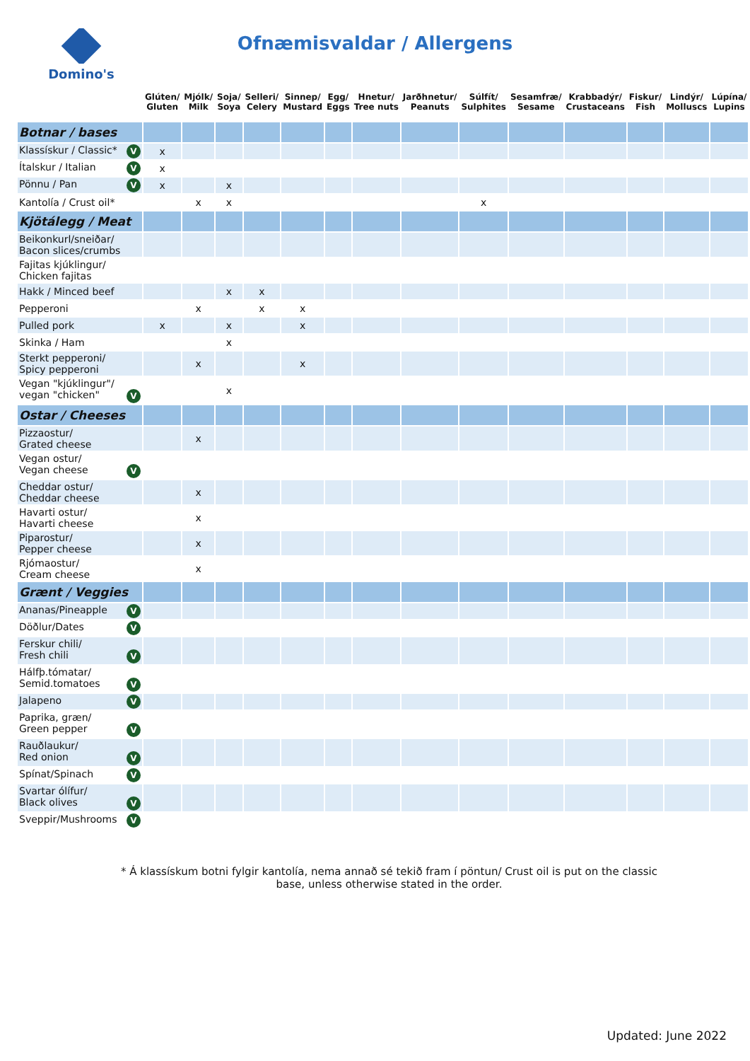Ofnæmisvaldar / Allergens
Domino's
| | Glúten/ Gluten | Mjólk/ Milk | Soja/ Soya | Selleri/ Celery | Sinnep/ Mustard | Egg/ Eggs | Hnetur/ Tree nuts | Jarðhnetur/ Peanuts | Súlfít/ Sulphites | Sesamfræ/ Sesame | Krabbadýr/ Crustaceans | Fiskur/ Fish | Lindýr/ Molluscs | Lúpína/ Lupins |
| --- | --- | --- | --- | --- | --- | --- | --- | --- | --- | --- | --- | --- | --- | --- |
| Botnar / bases | | | | | | | | | | | | | | |
| Klassískur / Classic* V | x | | | | | | | | | | | | | |
| Ítalskur / Italian V | x | | | | | | | | | | | | | |
| Pönnu / Pan V | x | | x | | | | | | | | | | | |
| Kantolía / Crust oil* | | x | x | | | | | | x | | | | | |
| Kjötálegg / Meat | | | | | | | | | | | | | | |
| Beikonkurl/sneiðar/ Bacon slices/crumbs | | | | | | | | | | | | | | |
| Fajitas kjúklingur/ Chicken fajitas | | | | | | | | | | | | | | |
| Hakk / Minced beef | | | x | x | | | | | | | | | | |
| Pepperoni | | x | | x | x | | | | | | | | | |
| Pulled pork | x | | x | | x | | | | | | | | | |
| Skinka / Ham | | | x | | | | | | | | | | | |
| Sterkt pepperoni/ Spicy pepperoni | | x | | | x | | | | | | | | | |
| Vegan "kjúklingur"/ vegan "chicken" V | | | x | | | | | | | | | | | |
| Ostar / Cheeses | | | | | | | | | | | | | | |
| Pizzaostur/ Grated cheese | | x | | | | | | | | | | | | |
| Vegan ostur/ Vegan cheese V | | | | | | | | | | | | | | |
| Cheddar ostur/ Cheddar cheese | | x | | | | | | | | | | | | |
| Havarti ostur/ Havarti cheese | | x | | | | | | | | | | | | |
| Piparostur/ Pepper cheese | | x | | | | | | | | | | | | |
| Rjómaostur/ Cream cheese | | x | | | | | | | | | | | | |
| Grænt / Veggies | | | | | | | | | | | | | | |
| Ananas/Pineapple V | | | | | | | | | | | | | | |
| Döðlur/Dates V | | | | | | | | | | | | | | |
| Ferskur chili/ Fresh chili V | | | | | | | | | | | | | | |
| Hálfþ.tómatar/ Semid.tomatoes V | | | | | | | | | | | | | | |
| Jalapeno V | | | | | | | | | | | | | | |
| Paprika, græn/ Green pepper V | | | | | | | | | | | | | | |
| Rauðlaukur/ Red onion V | | | | | | | | | | | | | | |
| Spínat/Spinach V | | | | | | | | | | | | | | |
| Svartar ólífur/ Black olives V | | | | | | | | | | | | | | |
| Sveppir/Mushrooms V | | | | | | | | | | | | | | |
* Á klassískum botni fylgir kantolía, nema annað sé tekið fram í pöntun/ Crust oil is put on the classic base, unless otherwise stated in the order.
Updated: June 2022